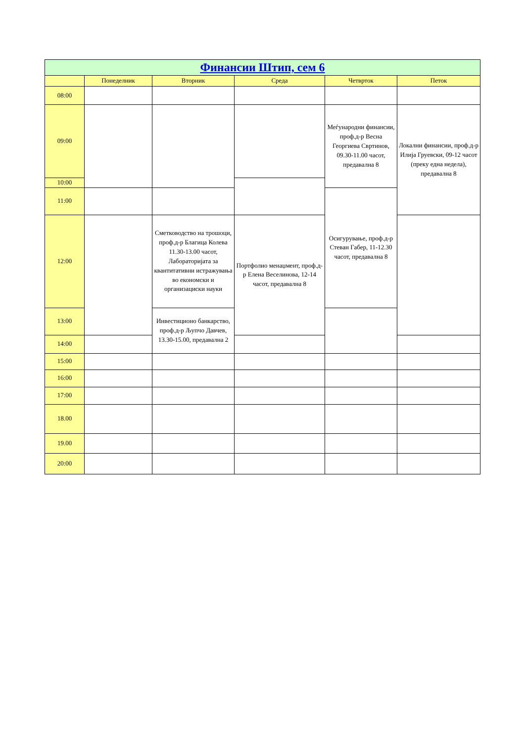| Финансии Штип, сем 6 | | | | | |
| --- | --- | --- | --- | --- | --- |
| | Понеделник | Вторник | Среда | Четврток | Петок |
| 08:00 | | | | | |
| 09:00 | | | | Меѓународни финансии, проф.д-р Весна Георгиева Свртинов, 09.30-11.00 часот, предавална 8 | Локални финансии, проф.д-р Илија Груевски, 09-12 часот (преку една недела), предавална 8 |
| 10:00 | | | | | |
| 11:00 | | | | Осигурување, проф.д-р Стеван Габер, 11-12.30 часот, предавална 8 | |
| 12:00 | | Сметководство на трошоци, проф.д-р Благица Колева 11.30-13.00 часот, Лабораторијата за квантитативни истражувања во економски и организациски науки | Портфолио менаџмент, проф.д-р Елена Веселинова, 12-14 часот, предавална 8 | | |
| 13:00 | | Инвестиционо банкарство, проф.д-р Љупчо Давчев, 13.30-15.00, предавална 2 | | | |
| 14:00 | | | | | |
| 15:00 | | | | | |
| 16:00 | | | | | |
| 17:00 | | | | | |
| 18.00 | | | | | |
| 19.00 | | | | | |
| 20:00 | | | | | |